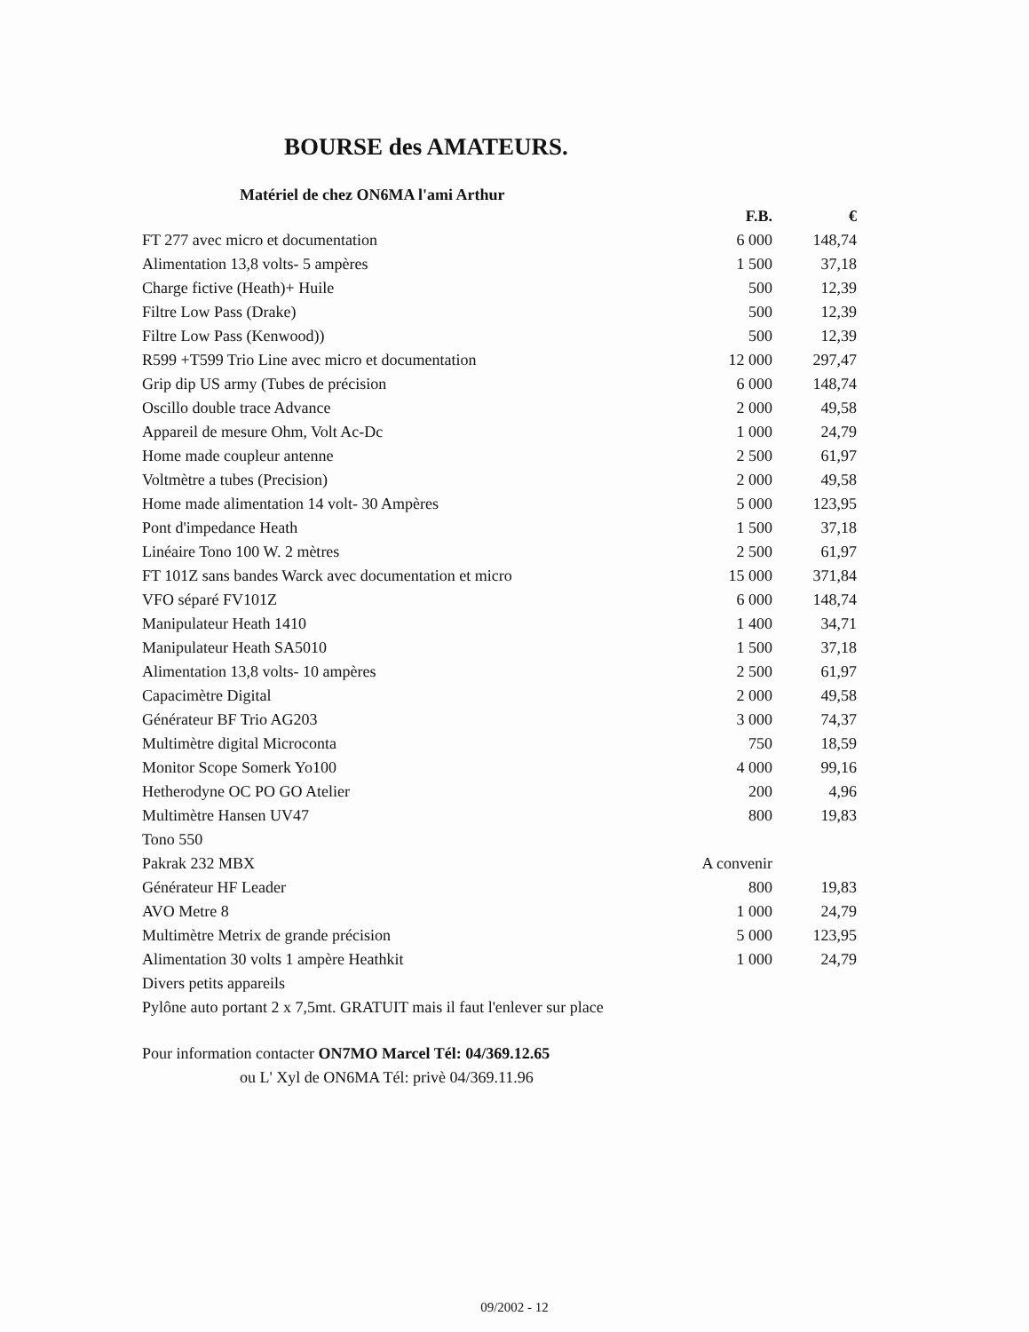BOURSE des AMATEURS.
Matériel de chez ON6MA l'ami Arthur
| | F.B. | € |
| --- | --- | --- |
| FT 277 avec micro et documentation | 6 000 | 148,74 |
| Alimentation 13,8 volts- 5 ampères | 1 500 | 37,18 |
| Charge fictive (Heath)+ Huile | 500 | 12,39 |
| Filtre Low Pass (Drake) | 500 | 12,39 |
| Filtre Low Pass (Kenwood)) | 500 | 12,39 |
| R599 +T599 Trio Line avec micro et documentation | 12 000 | 297,47 |
| Grip dip US army (Tubes de précision | 6 000 | 148,74 |
| Oscillo double trace Advance | 2 000 | 49,58 |
| Appareil de mesure Ohm, Volt Ac-Dc | 1 000 | 24,79 |
| Home made coupleur antenne | 2 500 | 61,97 |
| Voltmètre a tubes (Precision) | 2 000 | 49,58 |
| Home made alimentation 14 volt- 30 Ampères | 5 000 | 123,95 |
| Pont d'impedance Heath | 1 500 | 37,18 |
| Linéaire Tono 100 W. 2 mètres | 2 500 | 61,97 |
| FT 101Z sans bandes Warck avec documentation et micro | 15 000 | 371,84 |
| VFO séparé FV101Z | 6 000 | 148,74 |
| Manipulateur Heath 1410 | 1 400 | 34,71 |
| Manipulateur Heath SA5010 | 1 500 | 37,18 |
| Alimentation 13,8 volts- 10 ampères | 2 500 | 61,97 |
| Capacimètre Digital | 2 000 | 49,58 |
| Générateur BF Trio AG203 | 3 000 | 74,37 |
| Multimètre digital Microconta | 750 | 18,59 |
| Monitor Scope Somerk Yo100 | 4 000 | 99,16 |
| Hetherodyne OC PO GO Atelier | 200 | 4,96 |
| Multimètre Hansen UV47 | 800 | 19,83 |
| Tono 550 | | |
| Pakrak 232 MBX | A convenir | |
| Générateur HF Leader | 800 | 19,83 |
| AVO Metre 8 | 1 000 | 24,79 |
| Multimètre Metrix de grande précision | 5 000 | 123,95 |
| Alimentation 30 volts 1 ampère Heathkit | 1 000 | 24,79 |
| Divers petits appareils | | |
| Pylône auto portant 2 x 7,5mt. GRATUIT mais il faut l'enlever sur place | | |
Pour information contacter ON7MO Marcel Tél: 04/369.12.65
ou L' Xyl de ON6MA Tél: privè 04/369.11.96
09/2002 - 12